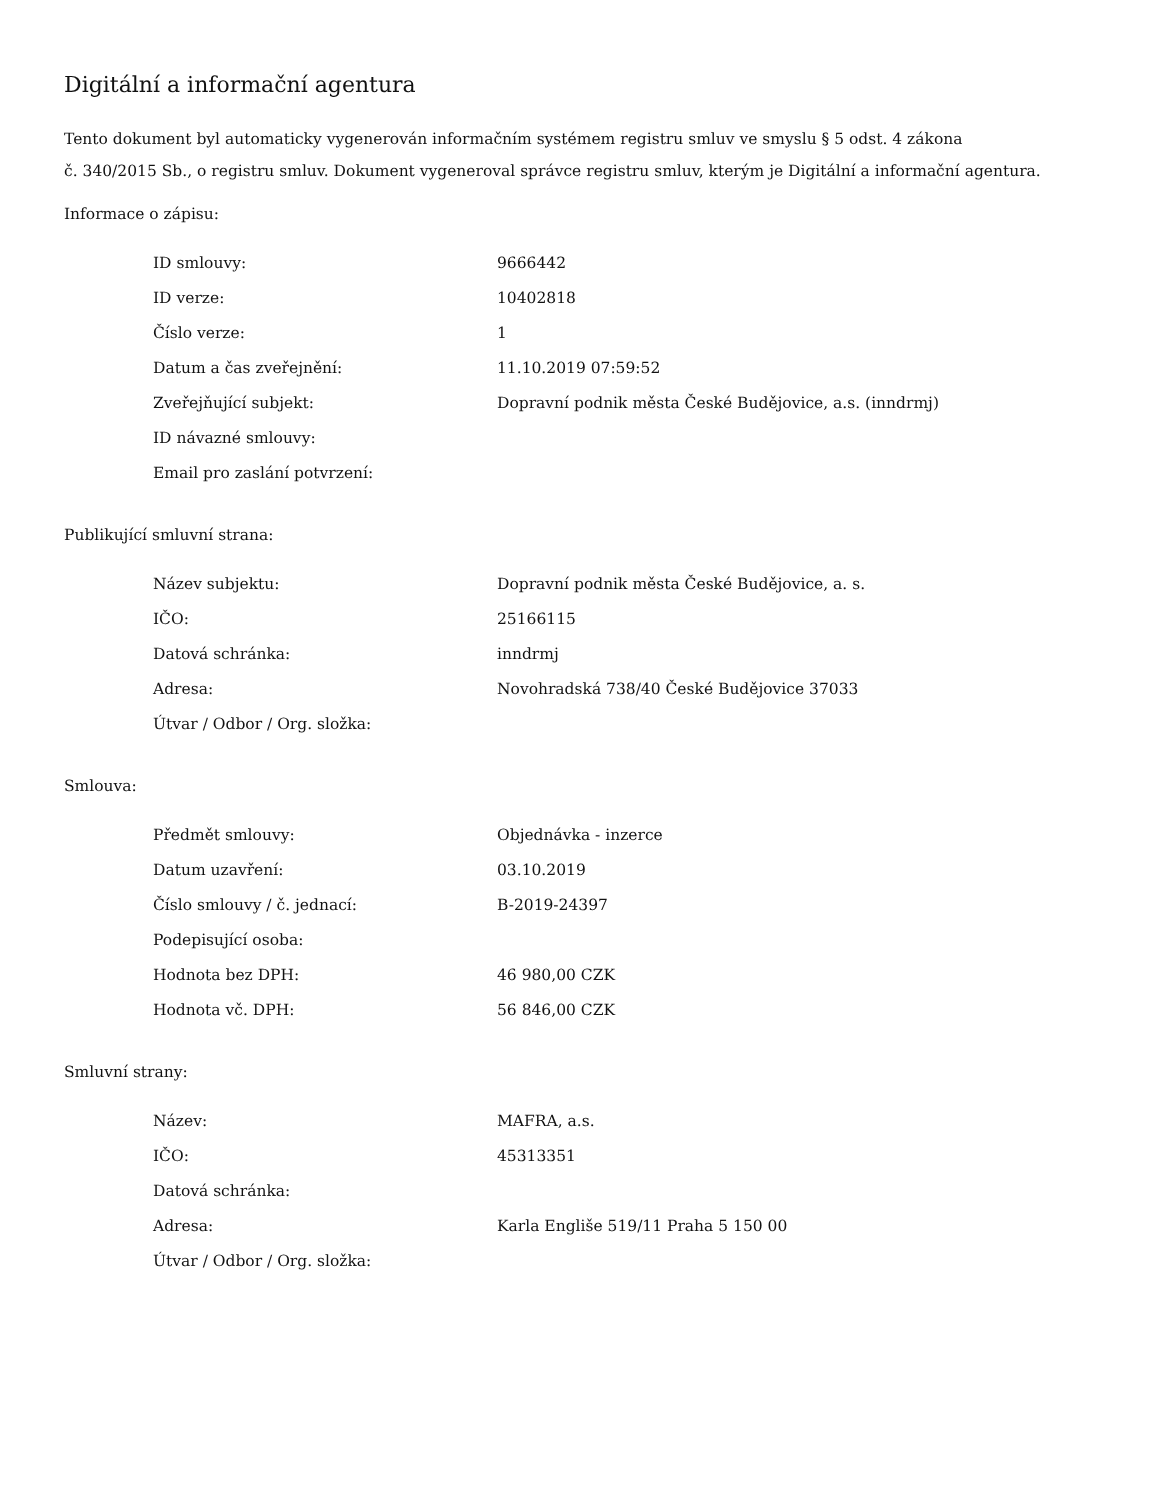Digitální a informační agentura
Tento dokument byl automaticky vygenerován informačním systémem registru smluv ve smyslu § 5 odst. 4 zákona
č. 340/2015 Sb., o registru smluv. Dokument vygeneroval správce registru smluv, kterým je Digitální a informační agentura.
Informace o zápisu:
| ID smlouvy: | 9666442 |
| ID verze: | 10402818 |
| Číslo verze: | 1 |
| Datum a čas zveřejnění: | 11.10.2019 07:59:52 |
| Zveřejňující subjekt: | Dopravní podnik města České Budějovice, a.s. (inndrmj) |
| ID návazné smlouvy: | |
| Email pro zaslání potvrzení: | |
Publikující smluvní strana:
| Název subjektu: | Dopravní podnik města České Budějovice, a. s. |
| IČO: | 25166115 |
| Datová schránka: | inndrmj |
| Adresa: | Novohradská 738/40 České Budějovice 37033 |
| Útvar / Odbor / Org. složka: | |
Smlouva:
| Předmět smlouvy: | Objednávka - inzerce |
| Datum uzavření: | 03.10.2019 |
| Číslo smlouvy / č. jednací: | B-2019-24397 |
| Podepisující osoba: | |
| Hodnota bez DPH: | 46 980,00 CZK |
| Hodnota vč. DPH: | 56 846,00 CZK |
Smluvní strany:
| Název: | MAFRA, a.s. |
| IČO: | 45313351 |
| Datová schránka: | |
| Adresa: | Karla Engliše 519/11 Praha 5 150 00 |
| Útvar / Odbor / Org. složka: | |